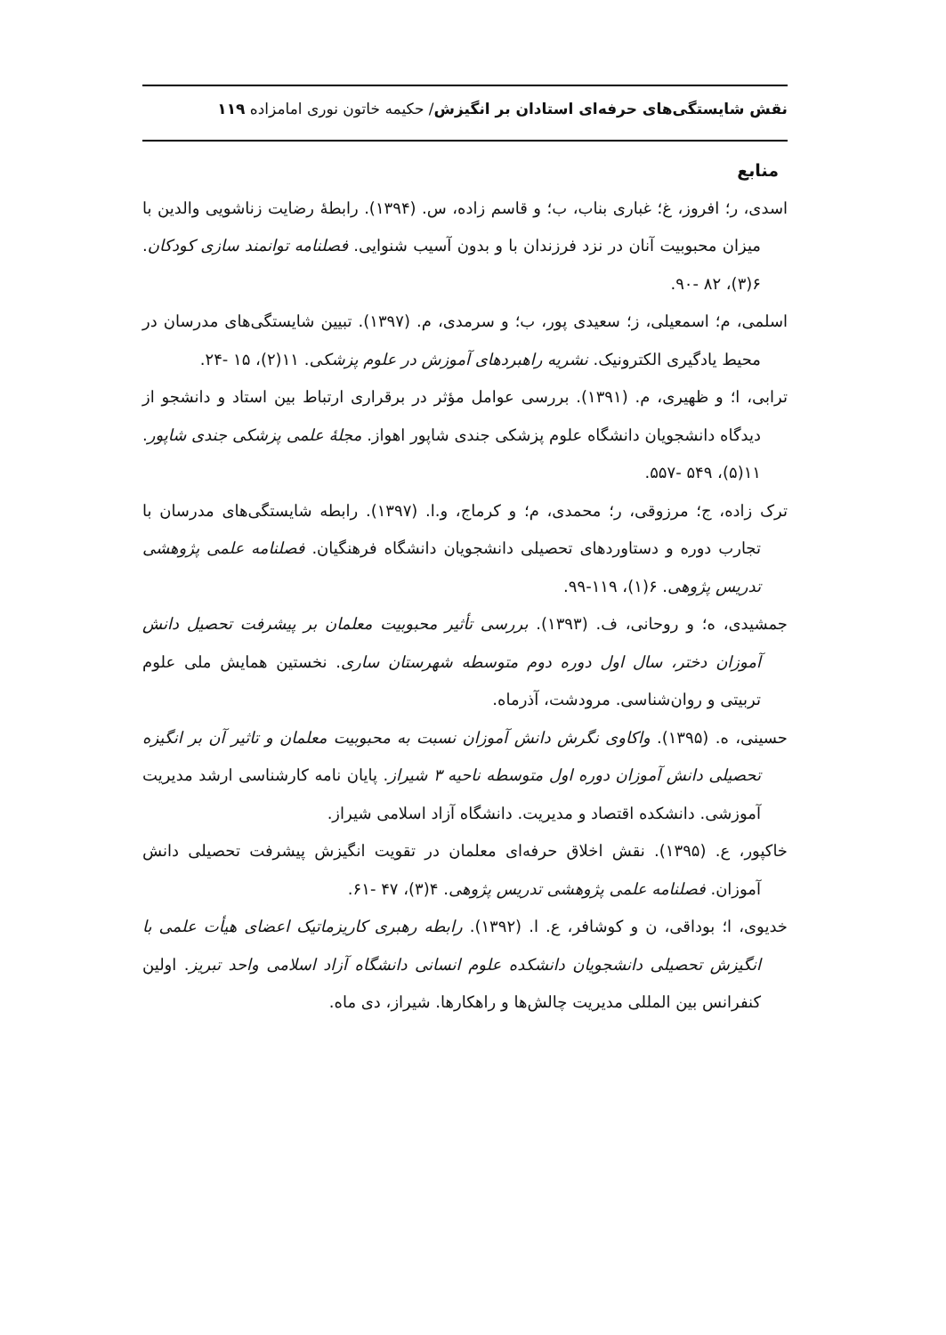نقش شایستگی‌های حرفه‌ای استادان بر انگیزش/ حکیمه خاتون نوری امامزاده ۱۱۹
منابع
اسدی، ر؛ افروز، غ؛ غباری بناب، ب؛ و قاسم زاده، س. (۱۳۹۴). رابطهٔ رضایت زناشویی والدین با میزان محبوبیت آنان در نزد فرزندان با و بدون آسیب شنوایی. فصلنامه توانمند سازی کودکان. ۶(۳)، ۸۲ -۹۰.
اسلمی، م؛ اسمعیلی، ز؛ سعیدی پور، ب؛ و سرمدی، م. (۱۳۹۷). تبیین شایستگی‌های مدرسان در محیط یادگیری الکترونیک. نشریه راهبردهای آموزش در علوم پزشکی. ۱۱(۲)، ۱۵ -۲۴.
ترابی، ا؛ و ظهیری، م. (۱۳۹۱). بررسی عوامل مؤثر در برقراری ارتباط بین استاد و دانشجو از دیدگاه دانشجویان دانشگاه علوم پزشکی جندی شاپور اهواز. مجلهٔ علمی پزشکی جندی شاپور. ۱۱(۵)، ۵۴۹ -۵۵۷.
ترک زاده، ج؛ مرزوقی، ر؛ محمدی، م؛ و کرماج، و.ا. (۱۳۹۷). رابطه شایستگی‌های مدرسان با تجارب دوره و دستاوردهای تحصیلی دانشجویان دانشگاه فرهنگیان. فصلنامه علمی پژوهشی تدریس پژوهی. ۶(۱)، ۱۱۹-۹۹.
جمشیدی، ه؛ و روحانی، ف. (۱۳۹۳). بررسی تأثیر محبوبیت معلمان بر پیشرفت تحصیل دانش آموزان دختر، سال اول دوره دوم متوسطه شهرستان ساری. نخستین همایش ملی علوم تربیتی و روان‌شناسی. مرودشت، آذرماه.
حسینی، ه. (۱۳۹۵). واکاوی نگرش دانش آموزان نسبت به محبوبیت معلمان و تاثیر آن بر انگیزه تحصیلی دانش آموزان دوره اول متوسطه ناحیه ۳ شیراز. پایان نامه کارشناسی ارشد مدیریت آموزشی. دانشکده اقتصاد و مدیریت. دانشگاه آزاد اسلامی شیراز.
خاکپور، ع. (۱۳۹۵). نقش اخلاق حرفه‌ای معلمان در تقویت انگیزش پیشرفت تحصیلی دانش آموزان. فصلنامه علمی پژوهشی تدریس پژوهی. ۴(۳)، ۴۷ -۶۱.
خدیوی، ا؛ بوداقی، ن و کوشافر، ع. ا. (۱۳۹۲). رابطه رهبری کاریزماتیک اعضای هیأت علمی با انگیزش تحصیلی دانشجویان دانشکده علوم انسانی دانشگاه آزاد اسلامی واحد تبریز. اولین کنفرانس بین المللی مدیریت چالش‌ها و راهکارها. شیراز، دی ماه.